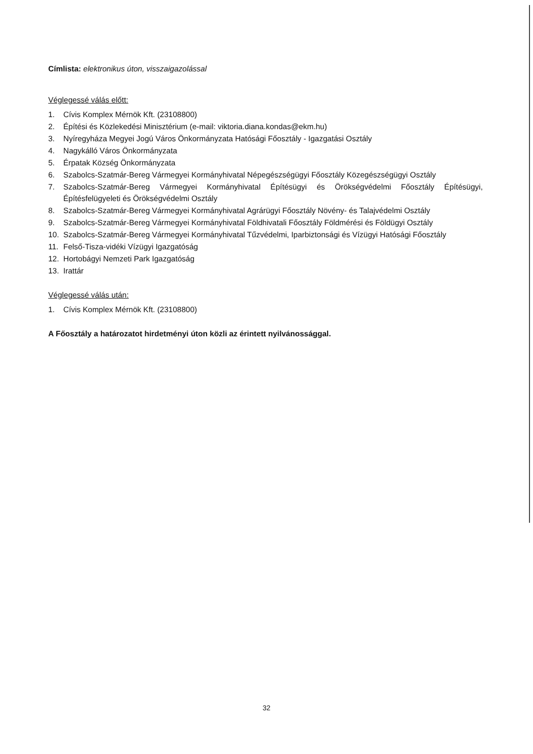Címlista: elektronikus úton, visszaigazolással
Véglegessé válás előtt:
1. Cívis Komplex Mérnök Kft. (23108800)
2. Építési és Közlekedési Minisztérium (e-mail: viktoria.diana.kondas@ekm.hu)
3. Nyíregyháza Megyei Jogú Város Önkormányzata Hatósági Főosztály - Igazgatási Osztály
4. Nagykálló Város Önkormányzata
5. Érpatak Község Önkormányzata
6. Szabolcs-Szatmár-Bereg Vármegyei Kormányhivatal Népegészségügyi Főosztály Közegészségügyi Osztály
7. Szabolcs-Szatmár-Bereg Vármegyei Kormányhivatal Építésügyi és Örökségvédelmi Főosztály Építésügyi, Építésfelügyeleti és Örökségvédelmi Osztály
8. Szabolcs-Szatmár-Bereg Vármegyei Kormányhivatal Agrárügyi Főosztály Növény- és Talajvédelmi Osztály
9. Szabolcs-Szatmár-Bereg Vármegyei Kormányhivatal Földhivatali Főosztály Földmérési és Földügyi Osztály
10. Szabolcs-Szatmár-Bereg Vármegyei Kormányhivatal Tűzvédelmi, Iparbiztonsági és Vízügyi Hatósági Főosztály
11. Felső-Tisza-vidéki Vízügyi Igazgatóság
12. Hortobágyi Nemzeti Park Igazgatóság
13. Irattár
Véglegessé válás után:
1. Cívis Komplex Mérnök Kft. (23108800)
A Főosztály a határozatot hirdetményi úton közli az érintett nyilvánossággal.
32